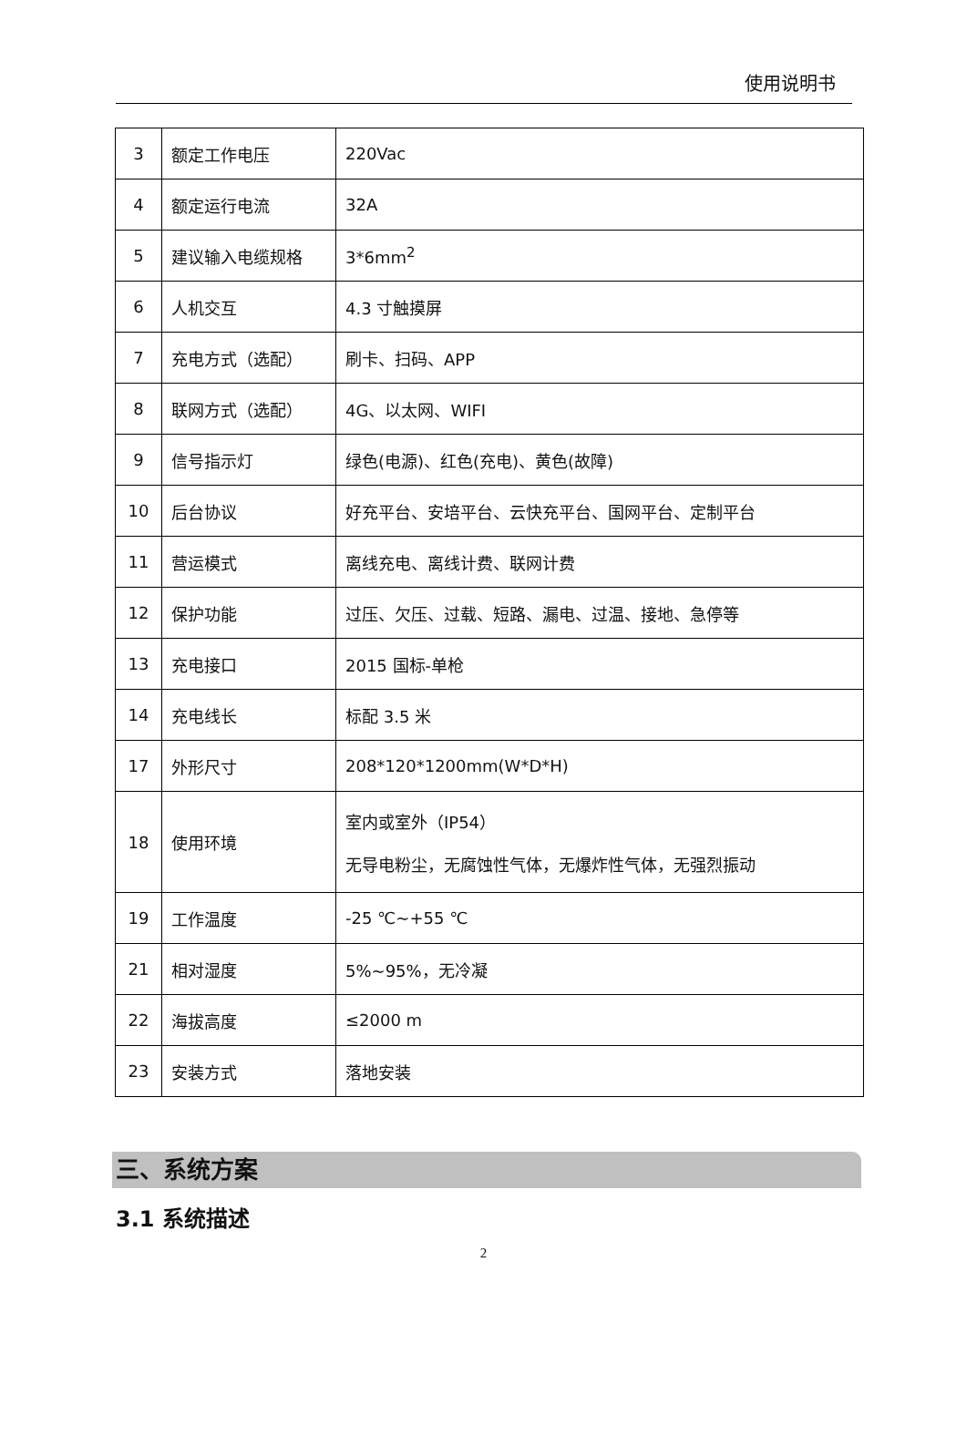使用说明书
| 3 | 额定工作电压 | 220Vac |
| 4 | 额定运行电流 | 32A |
| 5 | 建议输入电缆规格 | 3*6mm<sup>2</sup> |
| 6 | 人机交互 | 4.3 寸触摸屏 |
| 7 | 充电方式（选配） | 刷卡、扫码、APP |
| 8 | 联网方式（选配） | 4G、以太网、WIFI |
| 9 | 信号指示灯 | 绿色(电源)、红色(充电)、黄色(故障) |
| 10 | 后台协议 | 好充平台、安培平台、云快充平台、国网平台、定制平台 |
| 11 | 营运模式 | 离线充电、离线计费、联网计费 |
| 12 | 保护功能 | 过压、欠压、过载、短路、漏电、过温、接地、急停等 |
| 13 | 充电接口 | 2015 国标-单枪 |
| 14 | 充电线长 | 标配 3.5 米 |
| 17 | 外形尺寸 | 208*120*1200mm(W*D*H) |
| 18 | 使用环境 | 室内或室外（IP54） 无导电粉尘，无腐蚀性气体，无爆炸性气体，无强烈振动 |
| 19 | 工作温度 | -25 ℃~+55 ℃ |
| 21 | 相对湿度 | 5%~95%，无冷凝 |
| 22 | 海拔高度 | ≤2000 m |
| 23 | 安装方式 | 落地安装 |
三、系统方案
3.1 系统描述
2